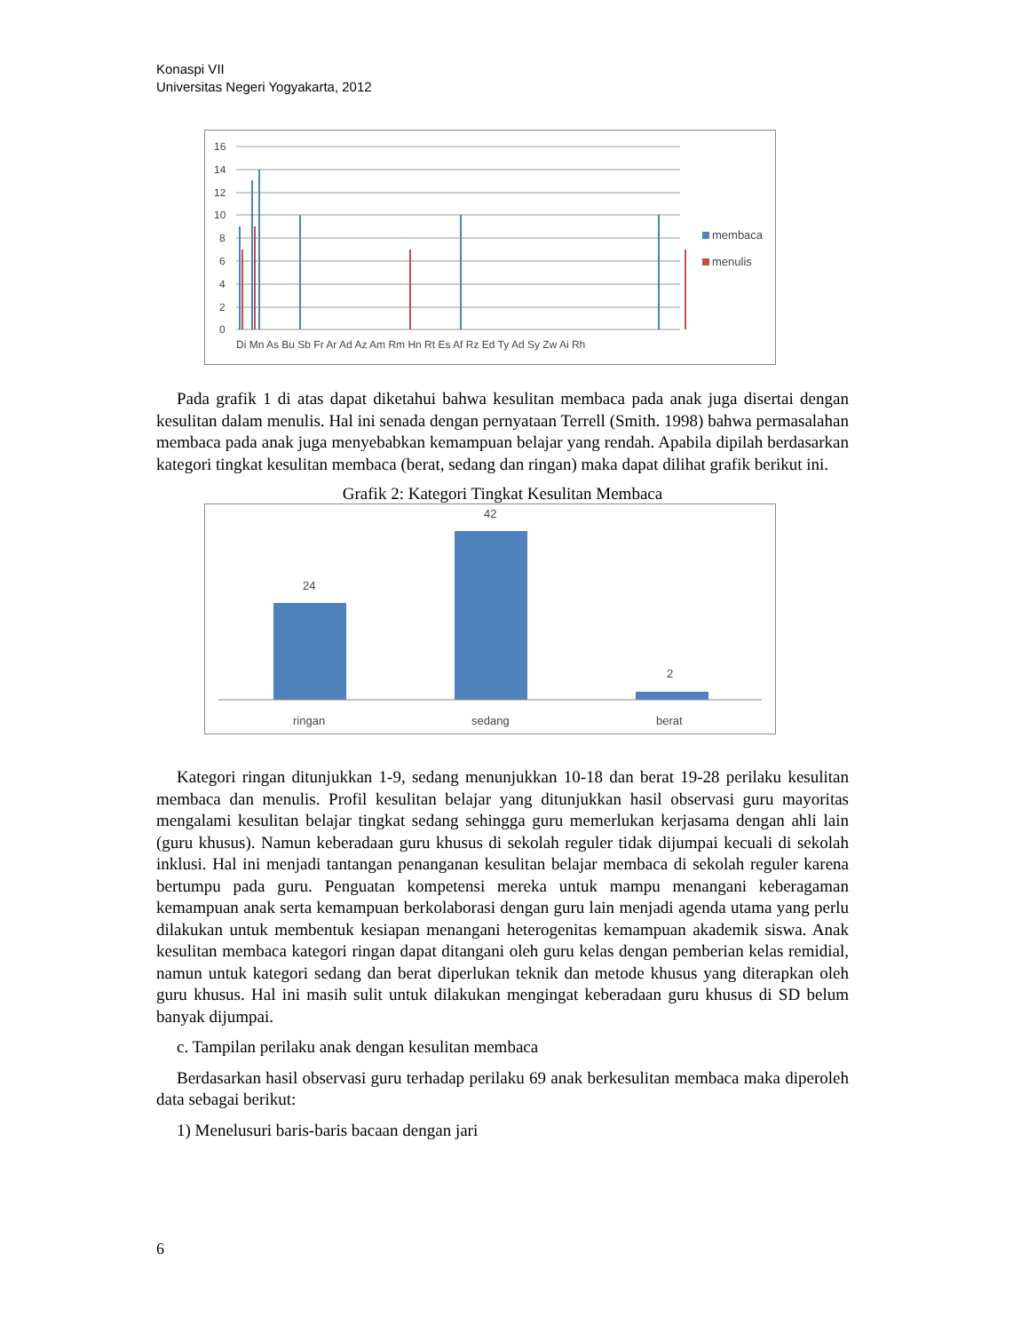Konaspi VII
Universitas Negeri Yogyakarta, 2012
16
14
12
10
8
6
4
2
0
Di Mn As Bu Sb Fr Ar Ad Az Am Rm Hn Rt Es Af Rz Ed Ty Ad Sy Zw Ai Rh
membaca
menulis
Pada grafik 1 di atas dapat diketahui bahwa kesulitan membaca pada anak juga disertai dengan kesulitan dalam menulis. Hal ini senada dengan pernyataan Terrell (Smith. 1998) bahwa permasalahan membaca pada anak juga menyebabkan kemampuan belajar yang rendah. Apabila dipilah berdasarkan kategori tingkat kesulitan membaca (berat, sedang dan ringan) maka dapat dilihat grafik berikut ini.
Grafik 2: Kategori Tingkat Kesulitan Membaca
24
42
2
ringan
sedang
berat
Kategori ringan ditunjukkan 1-9, sedang menunjukkan 10-18 dan berat 19-28 perilaku kesulitan membaca dan menulis. Profil kesulitan belajar yang ditunjukkan hasil observasi guru mayoritas mengalami kesulitan belajar tingkat sedang sehingga guru memerlukan kerjasama dengan ahli lain (guru khusus). Namun keberadaan guru khusus di sekolah reguler tidak dijumpai kecuali di sekolah inklusi. Hal ini menjadi tantangan penanganan kesulitan belajar membaca di sekolah reguler karena bertumpu pada guru. Penguatan kompetensi mereka untuk mampu menangani keberagaman kemampuan anak serta kemampuan berkolaborasi dengan guru lain menjadi agenda utama yang perlu dilakukan untuk membentuk kesiapan menangani heterogenitas kemampuan akademik siswa. Anak kesulitan membaca kategori ringan dapat ditangani oleh guru kelas dengan pemberian kelas remidial, namun untuk kategori sedang dan berat diperlukan teknik dan metode khusus yang diterapkan oleh guru khusus. Hal ini masih sulit untuk dilakukan mengingat keberadaan guru khusus di SD belum banyak dijumpai.
c. Tampilan perilaku anak dengan kesulitan membaca
Berdasarkan hasil observasi guru terhadap perilaku 69 anak berkesulitan membaca maka diperoleh data sebagai berikut:
1) Menelusuri baris-baris bacaan dengan jari
6